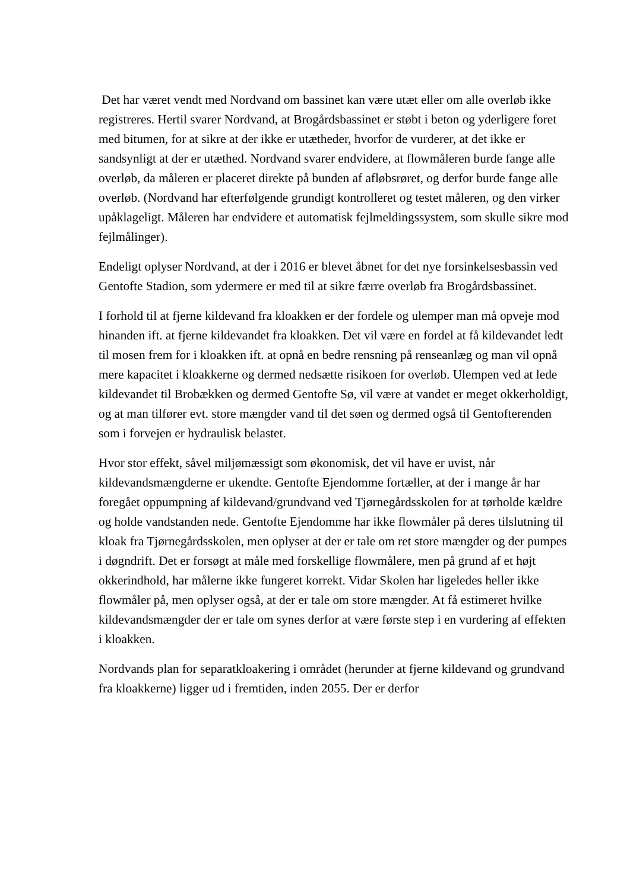Det har været vendt med Nordvand om bassinet kan være utæt eller om alle overløb ikke registreres. Hertil svarer Nordvand, at Brogårdsbassinet er støbt i beton og yderligere foret med bitumen, for at sikre at der ikke er utætheder, hvorfor de vurderer, at det ikke er sandsynligt at der er utæthed. Nordvand svarer endvidere, at flowmåleren burde fange alle overløb, da måleren er placeret direkte på bunden af afløbsrøret, og derfor burde fange alle overløb. (Nordvand har efterfølgende grundigt kontrolleret og testet måleren, og den virker upåklageligt. Måleren har endvidere et automatisk fejlmeldingssystem, som skulle sikre mod fejlmålinger).
Endeligt oplyser Nordvand, at der i 2016 er blevet åbnet for det nye forsinkelsesbassin ved Gentofte Stadion, som ydermere er med til at sikre færre overløb fra Brogårdsbassinet.
I forhold til at fjerne kildevand fra kloakken er der fordele og ulemper man må opveje mod hinanden ift. at fjerne kildevandet fra kloakken. Det vil være en fordel at få kildevandet ledt til mosen frem for i kloakken ift. at opnå en bedre rensning på renseanlæg og man vil opnå mere kapacitet i kloakkerne og dermed nedsætte risikoen for overløb. Ulempen ved at lede kildevandet til Brobækken og dermed Gentofte Sø, vil være at vandet er meget okkerholdigt, og at man tilfører evt. store mængder vand til det søen og dermed også til Gentofterenden som i forvejen er hydraulisk belastet.
Hvor stor effekt, såvel miljømæssigt som økonomisk, det vil have er uvist, når kildevandsmængderne er ukendte. Gentofte Ejendomme fortæller, at der i mange år har foregået oppumpning af kildevand/grundvand ved Tjørnegårdsskolen for at tørholde kældre og holde vandstanden nede. Gentofte Ejendomme har ikke flowmåler på deres tilslutning til kloak fra Tjørnegårdsskolen, men oplyser at der er tale om ret store mængder og der pumpes i døgndrift. Det er forsøgt at måle med forskellige flowmålere, men på grund af et højt okkerindhold, har målerne ikke fungeret korrekt. Vidar Skolen har ligeledes heller ikke flowmåler på, men oplyser også, at der er tale om store mængder. At få estimeret hvilke kildevandsmængder der er tale om synes derfor at være første step i en vurdering af effekten i kloakken.
Nordvands plan for separatkloakering i området (herunder at fjerne kildevand og grundvand fra kloakkerne) ligger ud i fremtiden, inden 2055. Der er derfor